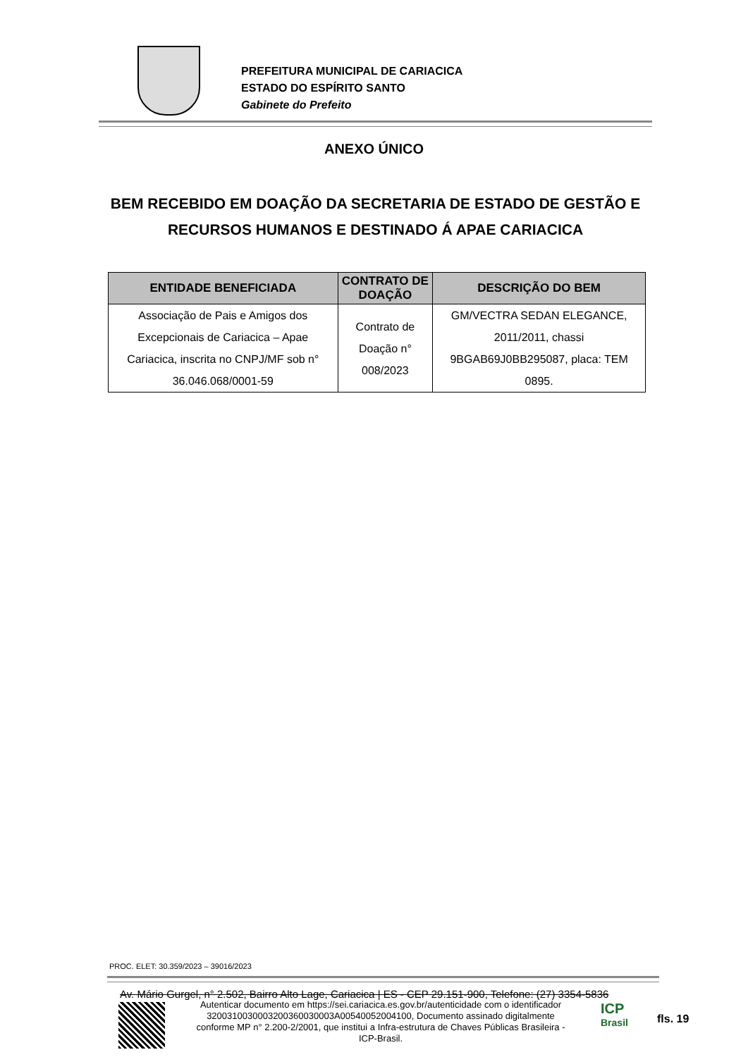PREFEITURA MUNICIPAL DE CARIACICA
ESTADO DO ESPÍRITO SANTO
Gabinete do Prefeito
ANEXO ÚNICO
BEM RECEBIDO EM DOAÇÃO DA SECRETARIA DE ESTADO DE GESTÃO E RECURSOS HUMANOS E DESTINADO Á APAE CARIACICA
| ENTIDADE BENEFICIADA | CONTRATO DE DOAÇÃO | DESCRIÇÃO DO BEM |
| --- | --- | --- |
| Associação de Pais e Amigos dos Excepcionais de Cariacica – Apae Cariacica, inscrita no CNPJ/MF sob n° 36.046.068/0001-59 | Contrato de Doação n° 008/2023 | GM/VECTRA SEDAN ELEGANCE, 2011/2011, chassi 9BGAB69J0BB295087, placa: TEM 0895. |
PROC. ELET: 30.359/2023 – 39016/2023
Av. Mário Gurgel, n° 2.502, Bairro Alto Lage, Cariacica | ES - CEP 29.151-900, Telefone: (27) 3354-5836
Autenticar documento em https://sei.cariacica.es.gov.br/autenticidade com o identificador 320031003000320036003000​3A00540052004100, Documento assinado digitalmente conforme MP n° 2.200-2/2001, que institui a Infra-estrutura de Chaves Públicas Brasileira - ICP-Brasil.
ICP
Brasil
fls. 19